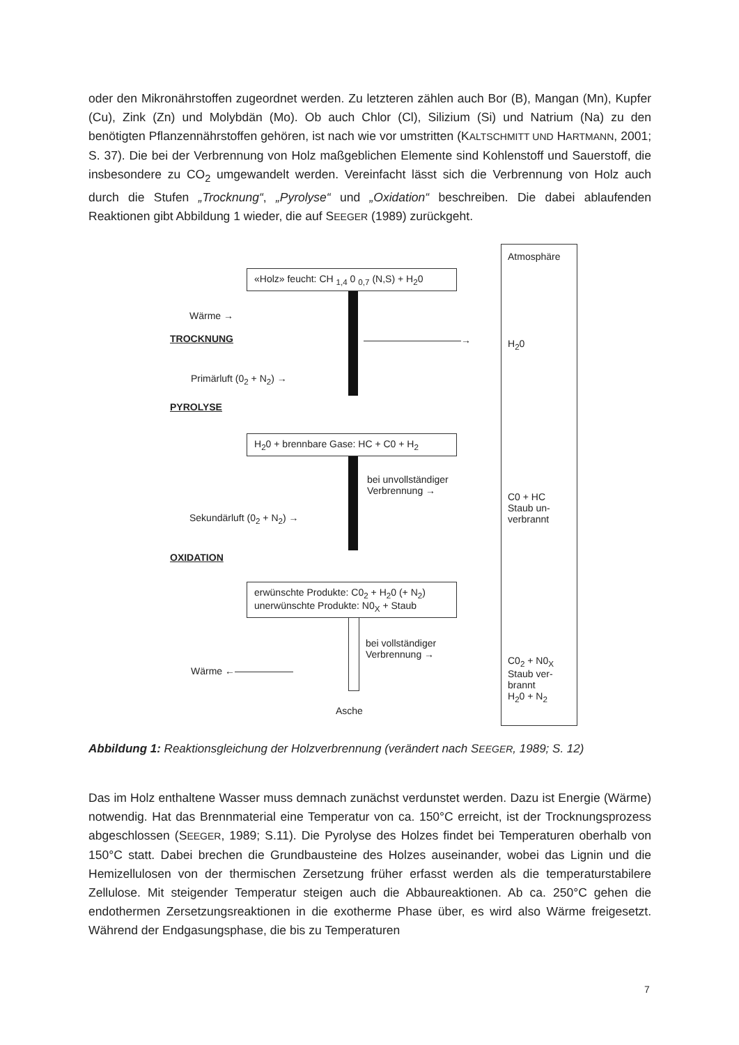oder den Mikronährstoffen zugeordnet werden. Zu letzteren zählen auch Bor (B), Mangan (Mn), Kupfer (Cu), Zink (Zn) und Molybdän (Mo). Ob auch Chlor (Cl), Silizium (Si) und Natrium (Na) zu den benötigten Pflanzennährstoffen gehören, ist nach wie vor umstritten (KALTSCHMITT UND HARTMANN, 2001; S. 37). Die bei der Verbrennung von Holz maßgeblichen Elemente sind Kohlenstoff und Sauerstoff, die insbesondere zu CO<sub>2</sub> umgewandelt werden. Vereinfacht lässt sich die Verbrennung von Holz auch durch die Stufen „Trocknung“, „Pyrolyse“ und „Oxidation“ beschreiben. Die dabei ablaufenden Reaktionen gibt Abbildung 1 wieder, die auf SEEGER (1989) zurückgeht.
Atmosphäre
«Holz» feucht: CH <sub>1,4</sub> 0 <sub>0,7</sub> (N,S) + H<sub>2</sub>0
Wärme →
TROCKNUNG ——————————→ H<sub>2</sub>0
Primärluft (0<sub>2</sub> + N<sub>2</sub>) →
PYROLYSE
H<sub>2</sub>0 + brennbare Gase: HC + C0 + H<sub>2</sub>
bei unvollständiger
Verbrennung →
C0 + HC
Staub un-
verbrannt
Sekundärluft (0<sub>2</sub> + N<sub>2</sub>) →
OXIDATION
erwünschte Produkte: C0<sub>2</sub> + H<sub>2</sub>0 (+ N<sub>2</sub>)
unerwünschte Produkte: N0<sub>X</sub> + Staub
bei vollständiger
Verbrennung →
Wärme ←——————
C0<sub>2</sub> + N0<sub>X</sub>
Staub ver-
brannt
H<sub>2</sub>0 + N<sub>2</sub>
Asche
Abbildung 1: Reaktionsgleichung der Holzverbrennung (verändert nach SEEGER, 1989; S. 12)
Das im Holz enthaltene Wasser muss demnach zunächst verdunstet werden. Dazu ist Energie (Wärme) notwendig. Hat das Brennmaterial eine Temperatur von ca. 150°C erreicht, ist der Trocknungsprozess abgeschlossen (SEEGER, 1989; S.11). Die Pyrolyse des Holzes findet bei Temperaturen oberhalb von 150°C statt. Dabei brechen die Grundbausteine des Holzes auseinander, wobei das Lignin und die Hemizellulosen von der thermischen Zersetzung früher erfasst werden als die temperaturstabilere Zellulose. Mit steigender Temperatur steigen auch die Abbaureaktionen. Ab ca. 250°C gehen die endothermen Zersetzungsreaktionen in die exotherme Phase über, es wird also Wärme freigesetzt. Während der Endgasungsphase, die bis zu Temperaturen
7